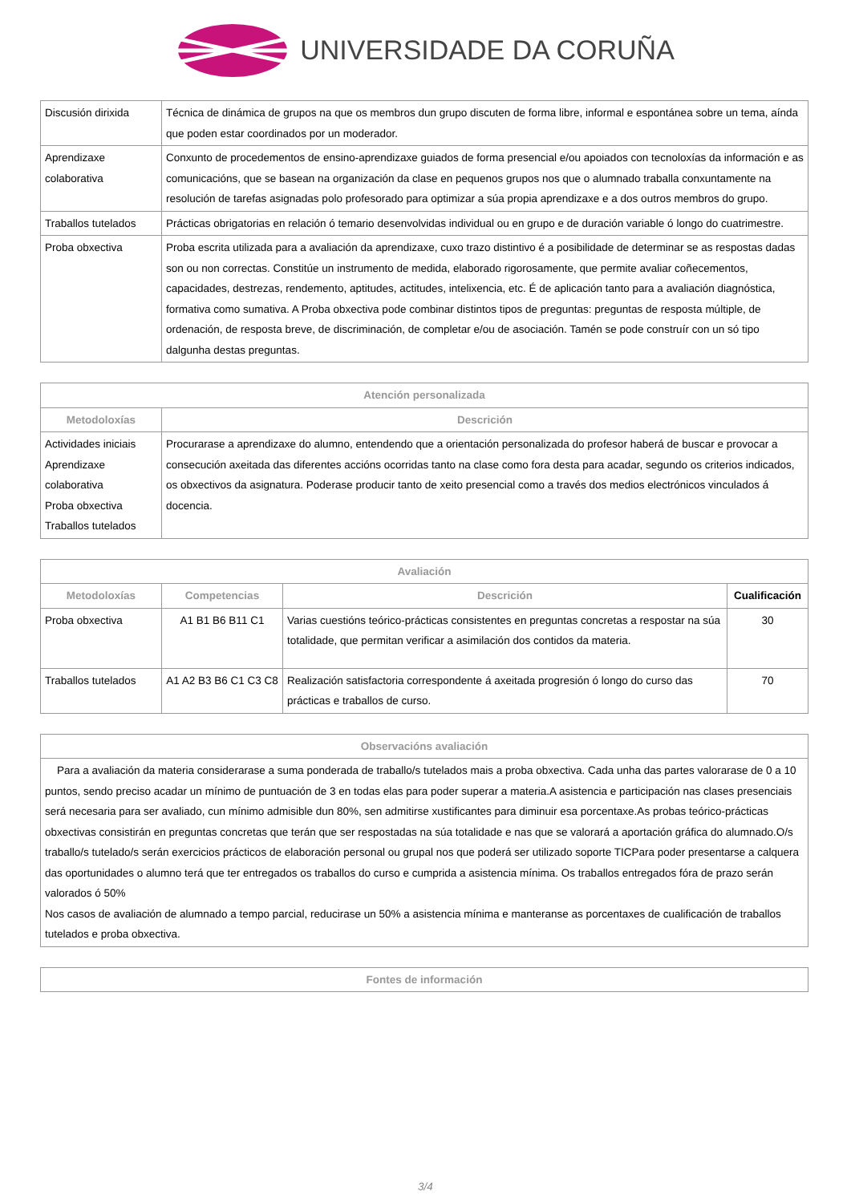UNIVERSIDADE DA CORUÑA
| Discusión dirixida | Técnica de dinámica de grupos na que os membros dun grupo discuten de forma libre, informal e espontánea sobre un tema, aínda que poden estar coordinados por un moderador. |
| Aprendizaxe colaborativa | Conxunto de procedementos de ensino-aprendizaxe guiados de forma presencial e/ou apoiados con tecnoloxías da información e as comunicacións, que se basean na organización da clase en pequenos grupos nos que o alumnado traballa conxuntamente na resolución de tarefas asignadas polo profesorado para optimizar a súa propia aprendizaxe e a dos outros membros do grupo. |
| Traballos tutelados | Prácticas obrigatorias en relación ó temario desenvolvidas individual ou en grupo e de duración variable ó longo do cuatrimestre. |
| Proba obxectiva | Proba escrita utilizada para a avaliación da aprendizaxe, cuxo trazo distintivo é a posibilidade de determinar se as respostas dadas son ou non correctas. Constitúe un instrumento de medida, elaborado rigorosamente, que permite avaliar coñecementos, capacidades, destrezas, rendemento, aptitudes, actitudes, intelixencia, etc. É de aplicación tanto para a avaliación diagnóstica, formativa como sumativa. A Proba obxectiva pode combinar distintos tipos de preguntas: preguntas de resposta múltiple, de ordenación, de resposta breve, de discriminación, de completar e/ou de asociación. Tamén se pode construír con un só tipo dalgunha destas preguntas. |
| Atención personalizada | |
| --- | --- |
| Metodoloxías | Descrición |
| Actividades iniciais Aprendizaxe colaborativa Proba obxectiva Traballos tutelados | Procurarase a aprendizaxe do alumno, entendendo que a orientación personalizada do profesor haberá de buscar e provocar a consecución axeitada das diferentes accións ocorridas tanto na clase como fora desta para acadar, segundo os criterios indicados, os obxectivos da asignatura. Poderase producir tanto de xeito presencial como a través dos medios electrónicos vinculados á docencia. |
| Avaliación | | | |
| --- | --- | --- | --- |
| Metodoloxías | Competencias | Descrición | Cualificación |
| Proba obxectiva | A1 B1 B6 B11 C1 | Varias cuestións teórico-prácticas consistentes en preguntas concretas a respostar na súa totalidade, que permitan verificar a asimilación dos contidos da materia. | 30 |
| Traballos tutelados | A1 A2 B3 B6 C1 C3 C8 | Realización satisfactoria correspondente á axeitada progresión ó longo do curso das prácticas e traballos de curso. | 70 |
| Observacións avaliación |
| --- |
| Para a avaliación da materia considerarase a suma ponderada de traballo/s tutelados mais a proba obxectiva. Cada unha das partes valorarase de 0 a 10 puntos, sendo preciso acadar un mínimo de puntuación de 3 en todas elas para poder superar a materia.A asistencia e participación nas clases presenciais será necesaria para ser avaliado, cun mínimo admisible dun 80%, sen admitirse xustificantes para diminuir esa porcentaxe.As probas teórico-prácticas obxectivas consistirán en preguntas concretas que terán que ser respostadas na súa totalidade e nas que se valorará a aportación gráfica do alumnado.O/s traballo/s tutelado/s serán exercicios prácticos de elaboración personal ou grupal nos que poderá ser utilizado soporte TICPara poder presentarse a calquera das oportunidades o alumno terá que ter entregados os traballos do curso e cumprida a asistencia mínima. Os traballos entregados fóra de prazo serán valorados ó 50% Nos casos de avaliación de alumnado a tempo parcial, reducirase un 50% a asistencia mínima e manteranse as porcentaxes de cualificación de traballos tutelados e proba obxectiva. |
| Fontes de información |
| --- |
3/4